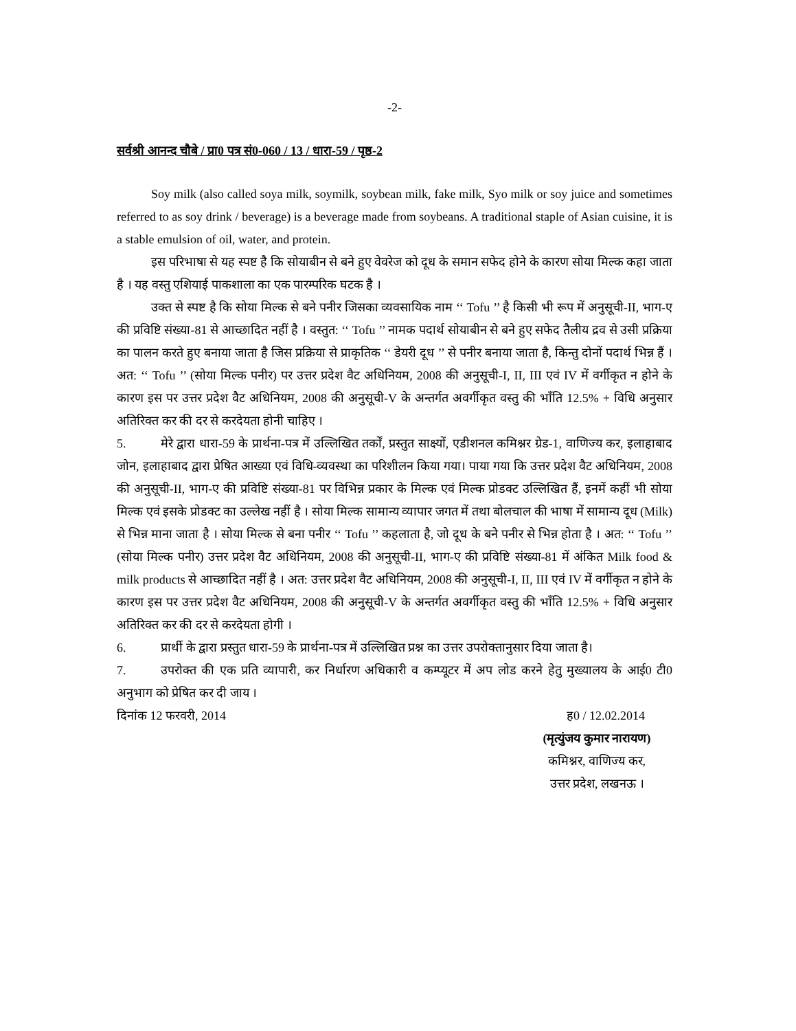-2-
सर्वश्री आनन्द चौबे / प्रा0 पत्र सं0-060 / 13 / धारा-59 / पृष्ठ-2
Soy milk (also called soya milk, soymilk, soybean milk, fake milk, Syo milk or soy juice and sometimes referred to as soy drink / beverage) is a beverage made from soybeans. A traditional staple of Asian cuisine, it is a stable emulsion of oil, water, and protein.
इस परिभाषा से यह स्पष्ट है कि सोयाबीन से बने हुए वेवरेज को दूध के समान सफेद होने के कारण सोया मिल्क कहा जाता है । यह वस्तु एशियाई पाकशाला का एक पारम्परिक घटक है ।
उक्त से स्पष्ट है कि सोया मिल्क से बने पनीर जिसका व्यवसायिक नाम ‘‘ Tofu ’’ है किसी भी रूप में अनुसूची-II, भाग-ए की प्रविष्टि संख्या-81 से आच्छादित नहीं है । वस्तुत: ‘‘ Tofu ’’ नामक पदार्थ सोयाबीन से बने हुए सफेद तैलीय द्रव से उसी प्रक्रिया का पालन करते हुए बनाया जाता है जिस प्रक्रिया से प्राकृतिक ‘‘ डेयरी दूध ’’ से पनीर बनाया जाता है, किन्तु दोनों पदार्थ भिन्न हैं । अत: ‘‘ Tofu ’’ (सोया मिल्क पनीर) पर उत्तर प्रदेश वैट अधिनियम, 2008 की अनुसूची-I, II, III एवं IV में वर्गीकृत न होने के कारण इस पर उत्तर प्रदेश वैट अधिनियम, 2008 की अनुसूची-V के अन्तर्गत अवर्गीकृत वस्तु की भाँति 12.5% + विधि अनुसार अतिरिक्त कर की दर से करदेयता होनी चाहिए ।
5. मेरे द्वारा धारा-59 के प्रार्थना-पत्र में उल्लिखित तर्कों, प्रस्तुत साक्ष्यों, एडीशनल कमिश्नर ग्रेड-1, वाणिज्य कर, इलाहाबाद जोन, इलाहाबाद द्वारा प्रेषित आख्या एवं विधि-व्यवस्था का परिशीलन किया गया। पाया गया कि उत्तर प्रदेश वैट अधिनियम, 2008 की अनुसूची-II, भाग-ए की प्रविष्टि संख्या-81 पर विभिन्न प्रकार के मिल्क एवं मिल्क प्रोडक्ट उल्लिखित हैं, इनमें कहीं भी सोया मिल्क एवं इसके प्रोडक्ट का उल्लेख नहीं है । सोया मिल्क सामान्य व्यापार जगत में तथा बोलचाल की भाषा में सामान्य दूध (Milk) से भिन्न माना जाता है । सोया मिल्क से बना पनीर ‘‘ Tofu ’’ कहलाता है, जो दूध के बने पनीर से भिन्न होता है । अत: ‘‘ Tofu ’’ (सोया मिल्क पनीर) उत्तर प्रदेश वैट अधिनियम, 2008 की अनुसूची-II, भाग-ए की प्रविष्टि संख्या-81 में अंकित Milk food & milk products से आच्छादित नहीं है । अत: उत्तर प्रदेश वैट अधिनियम, 2008 की अनुसूची-I, II, III एवं IV में वर्गीकृत न होने के कारण इस पर उत्तर प्रदेश वैट अधिनियम, 2008 की अनुसूची-V के अन्तर्गत अवर्गीकृत वस्तु की भाँति 12.5% + विधि अनुसार अतिरिक्त कर की दर से करदेयता होगी ।
6. प्रार्थी के द्वारा प्रस्तुत धारा-59 के प्रार्थना-पत्र में उल्लिखित प्रश्न का उत्तर उपरोक्तानुसार दिया जाता है।
7. उपरोक्त की एक प्रति व्यापारी, कर निर्धारण अधिकारी व कम्प्यूटर में अप लोड करने हेतु मुख्यालय के आई0 टी0 अनुभाग को प्रेषित कर दी जाय ।
दिनांक 12 फरवरी, 2014 ह0 / 12.02.2014
(मृत्युंजय कुमार नारायण)
कमिश्नर, वाणिज्य कर,
उत्तर प्रदेश, लखनऊ ।